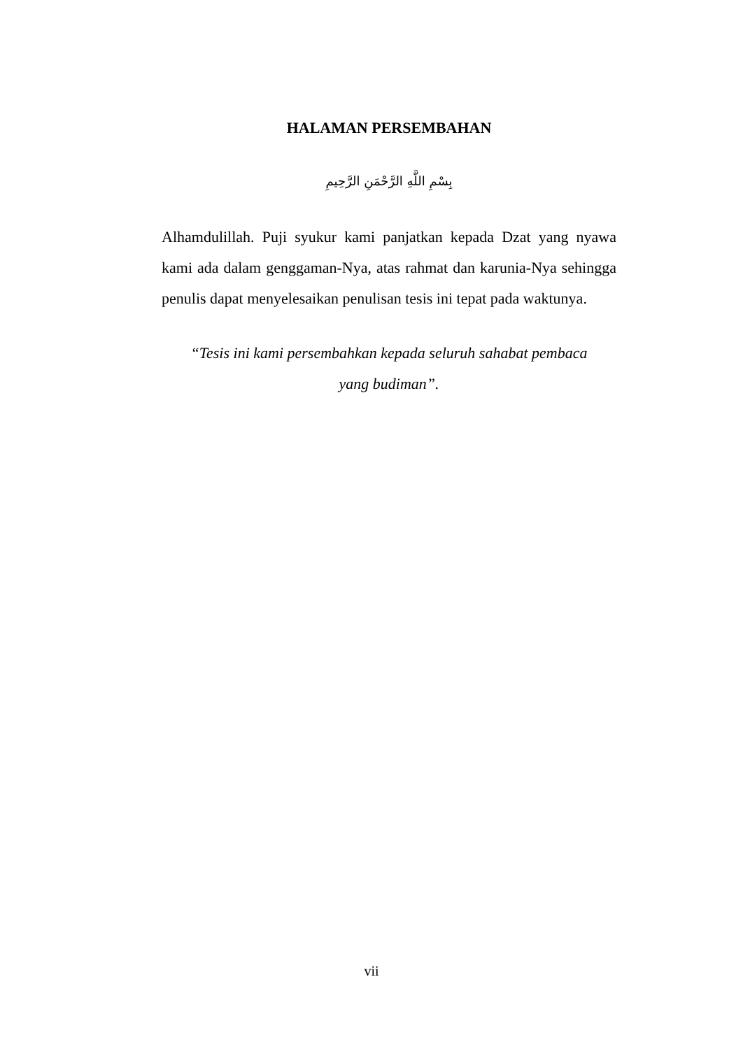HALAMAN PERSEMBAHAN
بِسْمِ اللَّهِ الرَّحْمَنِ الرَّحِيمِ
Alhamdulillah. Puji syukur kami panjatkan kepada Dzat yang nyawa kami ada dalam genggaman-Nya, atas rahmat dan karunia-Nya sehingga penulis dapat menyelesaikan penulisan tesis ini tepat pada waktunya.
“Tesis ini kami persembahkan kepada seluruh sahabat pembaca
yang budiman”.
vii